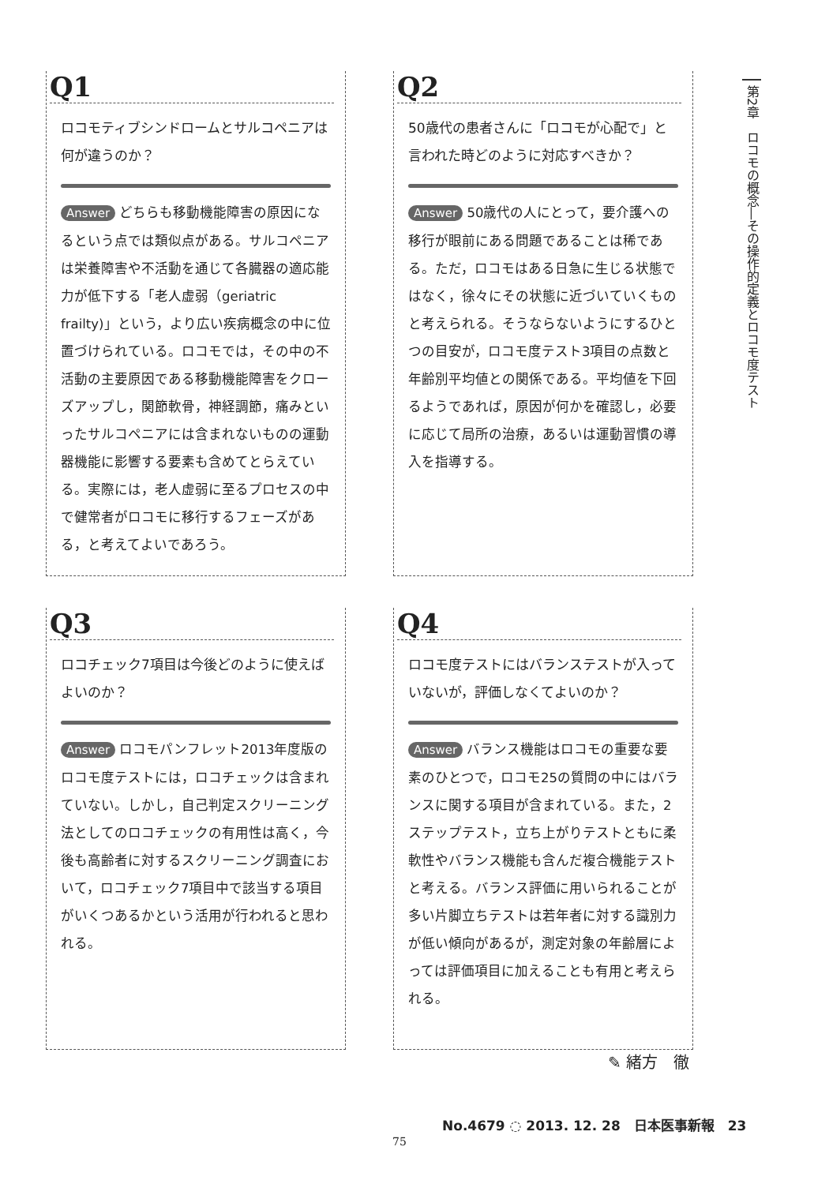Q1
ロコモティブシンドロームとサルコペニアは何が違うのか？
Answer どちらも移動機能障害の原因になるという点では類似点がある。サルコペニアは栄養障害や不活動を通じて各臓器の適応能力が低下する「老人虚弱（geriatric frailty)」という，より広い疾病概念の中に位置づけられている。ロコモでは，その中の不活動の主要原因である移動機能障害をクローズアップし，関節軟骨，神経調節，痛みといったサルコペニアには含まれないものの運動器機能に影響する要素も含めてとらえている。実際には，老人虚弱に至るプロセスの中で健常者がロコモに移行するフェーズがある，と考えてよいであろう。
Q2
50歳代の患者さんに「ロコモが心配で」と言われた時どのように対応すべきか？
Answer 50歳代の人にとって，要介護への移行が眼前にある問題であることは稀である。ただ，ロコモはある日急に生じる状態ではなく，徐々にその状態に近づいていくものと考えられる。そうならないようにするひとつの目安が，ロコモ度テスト3項目の点数と年齢別平均値との関係である。平均値を下回るようであれば，原因が何かを確認し，必要に応じて局所の治療，あるいは運動習慣の導入を指導する。
Q3
ロコチェック7項目は今後どのように使えばよいのか？
Answer ロコモパンフレット2013年度版のロコモ度テストには，ロコチェックは含まれていない。しかし，自己判定スクリーニング法としてのロコチェックの有用性は高く，今後も高齢者に対するスクリーニング調査において，ロコチェック7項目中で該当する項目がいくつあるかという活用が行われると思われる。
Q4
ロコモ度テストにはバランステストが入っていないが，評価しなくてよいのか？
Answer バランス機能はロコモの重要な要素のひとつで，ロコモ25の質問の中にはバランスに関する項目が含まれている。また，2ステップテスト，立ち上がりテストともに柔軟性やバランス機能も含んだ複合機能テストと考える。バランス評価に用いられることが多い片脚立ちテストは若年者に対する識別力が低い傾向があるが，測定対象の年齢層によっては評価項目に加えることも有用と考えられる。
第2章　ロコモの概念―その操作的定義とロコモ度テスト
✎ 緒方　徹
No.4679 ◌ 2013. 12. 28　日本医事新報　23
75